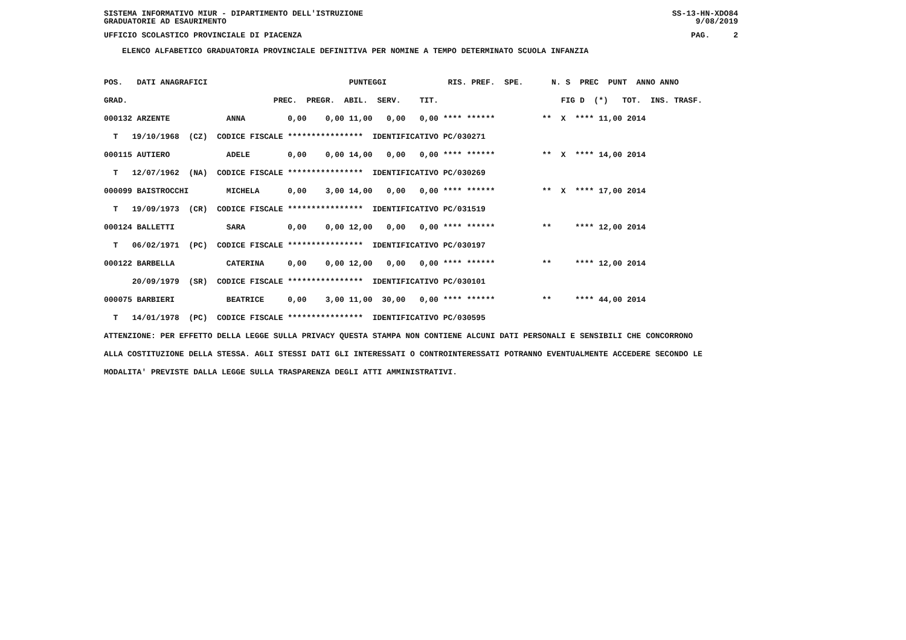SISTEMA INFORMATIVO MIUR - DIPARTIMENTO DELL'ISTRUZIONE SS-13-HN-XDO84
GRADUATORIE AD ESAURIMENTO 9/08/2019
UFFICIO SCOLASTICO PROVINCIALE DI PIACENZA PAG. 2
ELENCO ALFABETICO GRADUATORIA PROVINCIALE DEFINITIVA PER NOMINE A TEMPO DETERMINATO SCUOLA INFANZIA
POS.   DATI ANAGRAFICI                              PUNTEGGI             RIS. PREF.  SPE.      N. S  PREC  PUNT  ANNO ANNO
GRAD.                               PREC.  PREGR.  ABIL.  SERV.    TIT.                          FIG D  (*)   TOT.  INS. TRASF.
000132 ARZENTE            ANNA         0,00    0,00 11,00   0,00   0,00 **** ******          **  X  **** 11,00 2014
  T   19/10/1968  (CZ)  CODICE FISCALE ****************  IDENTIFICATIVO PC/030271
000115 AUTIERO            ADELE        0,00    0,00 14,00   0,00   0,00 **** ******          **  X  **** 14,00 2014
  T   12/07/1962  (NA)  CODICE FISCALE ****************  IDENTIFICATIVO PC/030269
000099 BAISTROCCHI        MICHELA      0,00    3,00 14,00   0,00   0,00 **** ******          **  X  **** 17,00 2014
  T   19/09/1973  (CR)  CODICE FISCALE ****************  IDENTIFICATIVO PC/031519
000124 BALLETTI           SARA         0,00    0,00 12,00   0,00   0,00 **** ******          **     **** 12,00 2014
  T   06/02/1971  (PC)  CODICE FISCALE ****************  IDENTIFICATIVO PC/030197
000122 BARBELLA           CATERINA     0,00    0,00 12,00   0,00   0,00 **** ******          **     **** 12,00 2014
      20/09/1979  (SR)  CODICE FISCALE ****************  IDENTIFICATIVO PC/030101
000075 BARBIERI           BEATRICE     0,00    3,00 11,00  30,00   0,00 **** ******          **     **** 44,00 2014
  T   14/01/1978  (PC)  CODICE FISCALE ****************  IDENTIFICATIVO PC/030595
ATTENZIONE: PER EFFETTO DELLA LEGGE SULLA PRIVACY QUESTA STAMPA NON CONTIENE ALCUNI DATI PERSONALI E SENSIBILI CHE CONCORRONO
ALLA COSTITUZIONE DELLA STESSA. AGLI STESSI DATI GLI INTERESSATI O CONTROINTERESSATI POTRANNO EVENTUALMENTE ACCEDERE SECONDO LE
MODALITA' PREVISTE DALLA LEGGE SULLA TRASPARENZA DEGLI ATTI AMMINISTRATIVI.